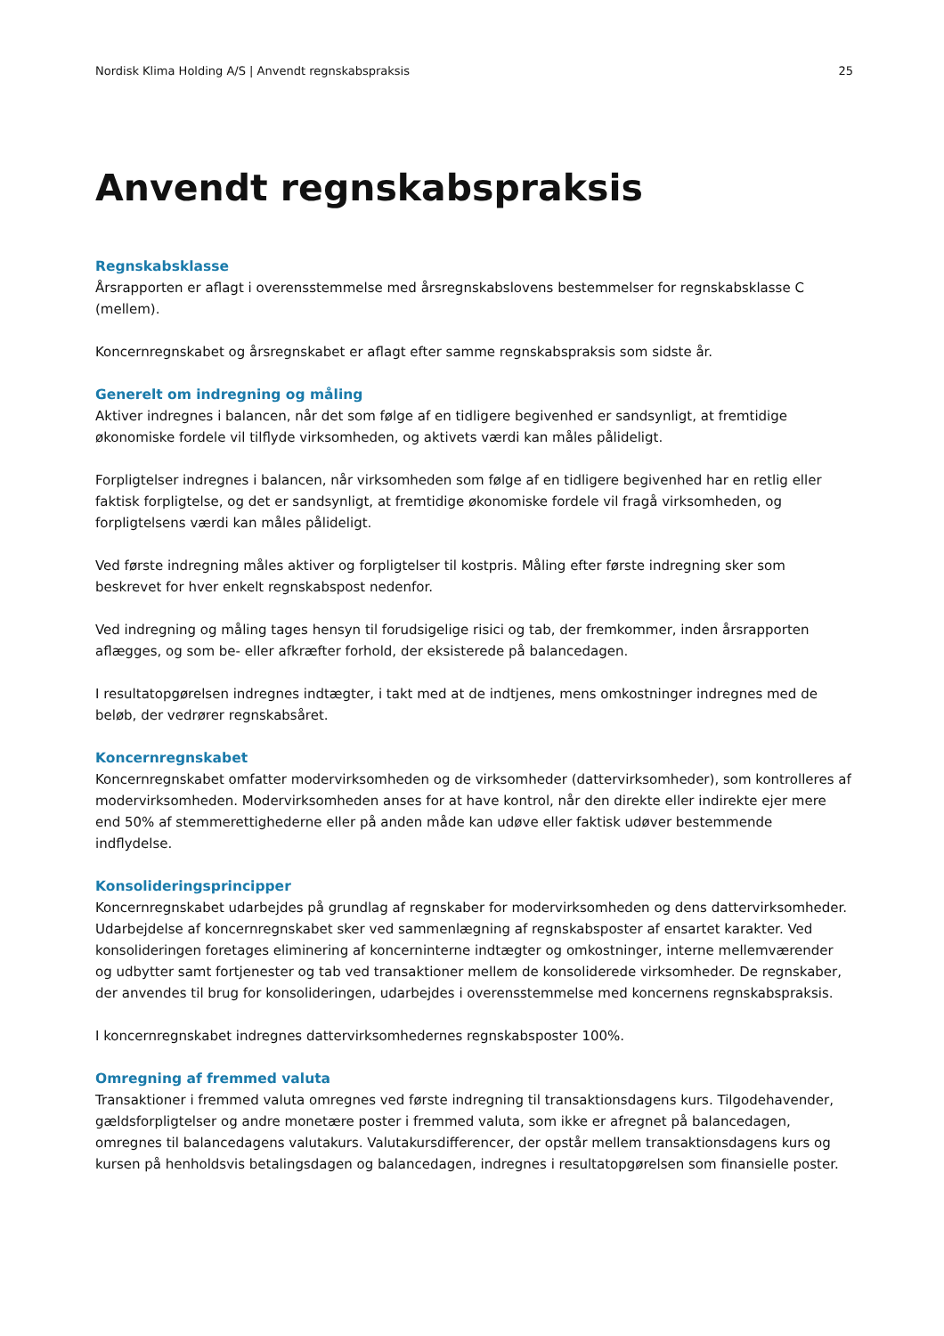Nordisk Klima Holding A/S | Anvendt regnskabspraksis 25
Anvendt regnskabspraksis
Regnskabsklasse
Årsrapporten er aflagt i overensstemmelse med årsregnskabslovens bestemmelser for regnskabsklasse C (mellem).
Koncernregnskabet og årsregnskabet er aflagt efter samme regnskabspraksis som sidste år.
Generelt om indregning og måling
Aktiver indregnes i balancen, når det som følge af en tidligere begivenhed er sandsynligt, at fremtidige økonomiske fordele vil tilflyde virksomheden, og aktivets værdi kan måles pålideligt.
Forpligtelser indregnes i balancen, når virksomheden som følge af en tidligere begivenhed har en retlig eller faktisk forpligtelse, og det er sandsynligt, at fremtidige økonomiske fordele vil fragå virksomheden, og forpligtelsens værdi kan måles pålideligt.
Ved første indregning måles aktiver og forpligtelser til kostpris. Måling efter første indregning sker som beskrevet for hver enkelt regnskabspost nedenfor.
Ved indregning og måling tages hensyn til forudsigelige risici og tab, der fremkommer, inden årsrapporten aflægges, og som be- eller afkræfter forhold, der eksisterede på balancedagen.
I resultatopgørelsen indregnes indtægter, i takt med at de indtjenes, mens omkostninger indregnes med de beløb, der vedrører regnskabsåret.
Koncernregnskabet
Koncernregnskabet omfatter modervirksomheden og de virksomheder (dattervirksomheder), som kontrolleres af modervirksomheden. Modervirksomheden anses for at have kontrol, når den direkte eller indirekte ejer mere end 50% af stemmerettighederne eller på anden måde kan udøve eller faktisk udøver bestemmende indflydelse.
Konsolideringsprincipper
Koncernregnskabet udarbejdes på grundlag af regnskaber for modervirksomheden og dens dattervirksomheder. Udarbejdelse af koncernregnskabet sker ved sammenlægning af regnskabsposter af ensartet karakter. Ved konsolideringen foretages eliminering af koncerninterne indtægter og omkostninger, interne mellemværender og udbytter samt fortjenester og tab ved transaktioner mellem de konsoliderede virksomheder. De regnskaber, der anvendes til brug for konsolideringen, udarbejdes i overensstemmelse med koncernens regnskabspraksis.
I koncernregnskabet indregnes dattervirksomhedernes regnskabsposter 100%.
Omregning af fremmed valuta
Transaktioner i fremmed valuta omregnes ved første indregning til transaktionsdagens kurs. Tilgodehavender, gældsforpligtelser og andre monetære poster i fremmed valuta, som ikke er afregnet på balancedagen, omregnes til balancedagens valutakurs. Valutakursdifferencer, der opstår mellem transaktionsdagens kurs og kursen på henholdsvis betalingsdagen og balancedagen, indregnes i resultatopgørelsen som finansielle poster.